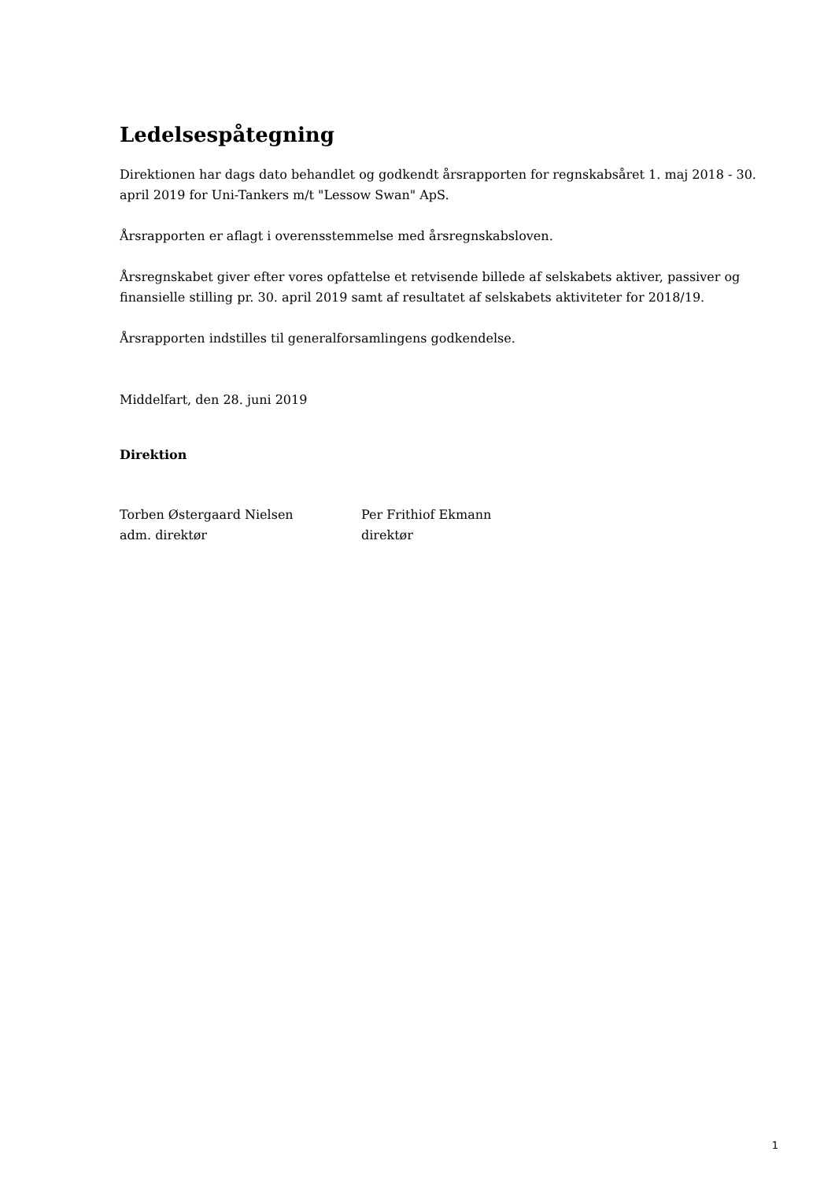Ledelsespåtegning
Direktionen har dags dato behandlet og godkendt årsrapporten for regnskabsåret 1. maj 2018 - 30. april 2019 for Uni-Tankers m/t "Lessow Swan" ApS.
Årsrapporten er aflagt i overensstemmelse med årsregnskabsloven.
Årsregnskabet giver efter vores opfattelse et retvisende billede af selskabets aktiver, passiver og finansielle stilling pr. 30. april 2019 samt af resultatet af selskabets aktiviteter for 2018/19.
Årsrapporten indstilles til generalforsamlingens godkendelse.
Middelfart, den 28. juni 2019
Direktion
Torben Østergaard Nielsen
adm. direktør
Per Frithiof Ekmann
direktør
1